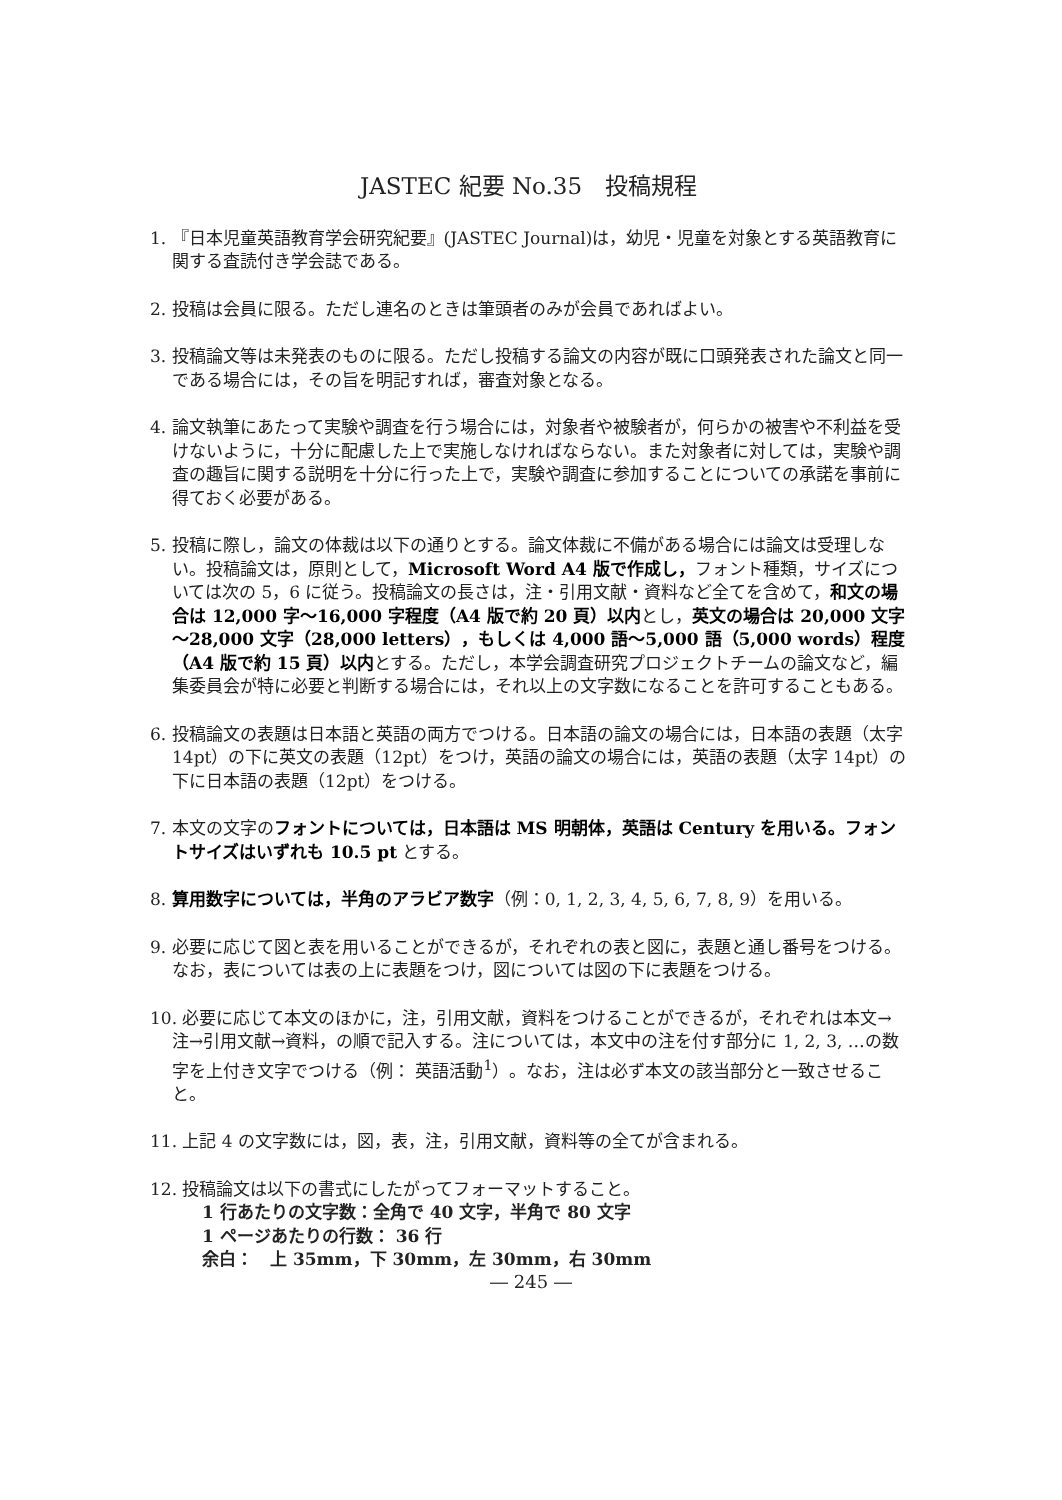JASTEC 紀要 No.35　投稿規程
1. 『日本児童英語教育学会研究紀要』(JASTEC Journal)は，幼児・児童を対象とする英語教育に関する査読付き学会誌である。
2. 投稿は会員に限る。ただし連名のときは筆頭者のみが会員であればよい。
3. 投稿論文等は未発表のものに限る。ただし投稿する論文の内容が既に口頭発表された論文と同一である場合には，その旨を明記すれば，審査対象となる。
4. 論文執筆にあたって実験や調査を行う場合には，対象者や被験者が，何らかの被害や不利益を受けないように，十分に配慮した上で実施しなければならない。また対象者に対しては，実験や調査の趣旨に関する説明を十分に行った上で，実験や調査に参加することについての承諾を事前に得ておく必要がある。
5. 投稿に際し，論文の体裁は以下の通りとする。論文体裁に不備がある場合には論文は受理しない。投稿論文は，原則として，Microsoft Word A4 版で作成し，フォント種類，サイズについては次の 5，6 に従う。投稿論文の長さは，注・引用文献・資料など全てを含めて，和文の場合は 12,000 字～16,000 字程度（A4 版で約 20 頁）以内とし，英文の場合は 20,000 文字～28,000 文字（28,000 letters），もしくは 4,000 語～5,000 語（5,000 words）程度（A4 版で約 15 頁）以内とする。ただし，本学会調査研究プロジェクトチームの論文など，編集委員会が特に必要と判断する場合には，それ以上の文字数になることを許可することもある。
6. 投稿論文の表題は日本語と英語の両方でつける。日本語の論文の場合には，日本語の表題（太字 14pt）の下に英文の表題（12pt）をつけ，英語の論文の場合には，英語の表題（太字 14pt）の下に日本語の表題（12pt）をつける。
7. 本文の文字のフォントについては，日本語は MS 明朝体，英語は Century を用いる。フォントサイズはいずれも 10.5 pt とする。
8. 算用数字については，半角のアラビア数字（例：0, 1, 2, 3, 4, 5, 6, 7, 8, 9）を用いる。
9. 必要に応じて図と表を用いることができるが，それぞれの表と図に，表題と通し番号をつける。なお，表については表の上に表題をつけ，図については図の下に表題をつける。
10. 必要に応じて本文のほかに，注，引用文献，資料をつけることができるが，それぞれは本文→注→引用文献→資料，の順で記入する。注については，本文中の注を付す部分に 1, 2, 3, …の数字を上付き文字でつける（例： 英語活動<sup>1</sup>）。なお，注は必ず本文の該当部分と一致させること。
11. 上記 4 の文字数には，図，表，注，引用文献，資料等の全てが含まれる。
12. 投稿論文は以下の書式にしたがってフォーマットすること。
1 行あたりの文字数：全角で 40 文字，半角で 80 文字
1 ページあたりの行数： 36 行
余白：　上 35mm，下 30mm，左 30mm，右 30mm
― 245 ―